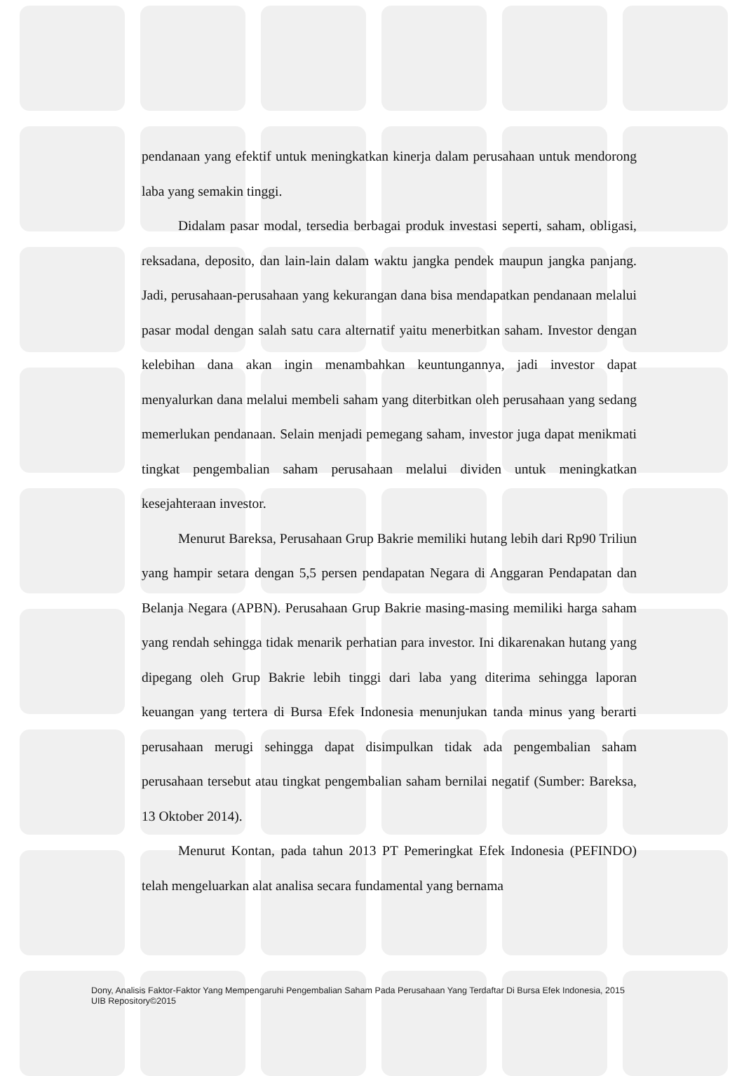pendanaan yang efektif untuk meningkatkan kinerja dalam perusahaan untuk mendorong laba yang semakin tinggi.
Didalam pasar modal, tersedia berbagai produk investasi seperti, saham, obligasi, reksadana, deposito, dan lain-lain dalam waktu jangka pendek maupun jangka panjang. Jadi, perusahaan-perusahaan yang kekurangan dana bisa mendapatkan pendanaan melalui pasar modal dengan salah satu cara alternatif yaitu menerbitkan saham. Investor dengan kelebihan dana akan ingin menambahkan keuntungannya, jadi investor dapat menyalurkan dana melalui membeli saham yang diterbitkan oleh perusahaan yang sedang memerlukan pendanaan. Selain menjadi pemegang saham, investor juga dapat menikmati tingkat pengembalian saham perusahaan melalui dividen untuk meningkatkan kesejahteraan investor.
Menurut Bareksa, Perusahaan Grup Bakrie memiliki hutang lebih dari Rp90 Triliun yang hampir setara dengan 5,5 persen pendapatan Negara di Anggaran Pendapatan dan Belanja Negara (APBN). Perusahaan Grup Bakrie masing-masing memiliki harga saham yang rendah sehingga tidak menarik perhatian para investor. Ini dikarenakan hutang yang dipegang oleh Grup Bakrie lebih tinggi dari laba yang diterima sehingga laporan keuangan yang tertera di Bursa Efek Indonesia menunjukan tanda minus yang berarti perusahaan merugi sehingga dapat disimpulkan tidak ada pengembalian saham perusahaan tersebut atau tingkat pengembalian saham bernilai negatif (Sumber: Bareksa, 13 Oktober 2014).
Menurut Kontan, pada tahun 2013 PT Pemeringkat Efek Indonesia (PEFINDO) telah mengeluarkan alat analisa secara fundamental yang bernama
Dony, Analisis Faktor-Faktor Yang Mempengaruhi Pengembalian Saham Pada Perusahaan Yang Terdaftar Di Bursa Efek Indonesia, 2015
UIB Repository©2015